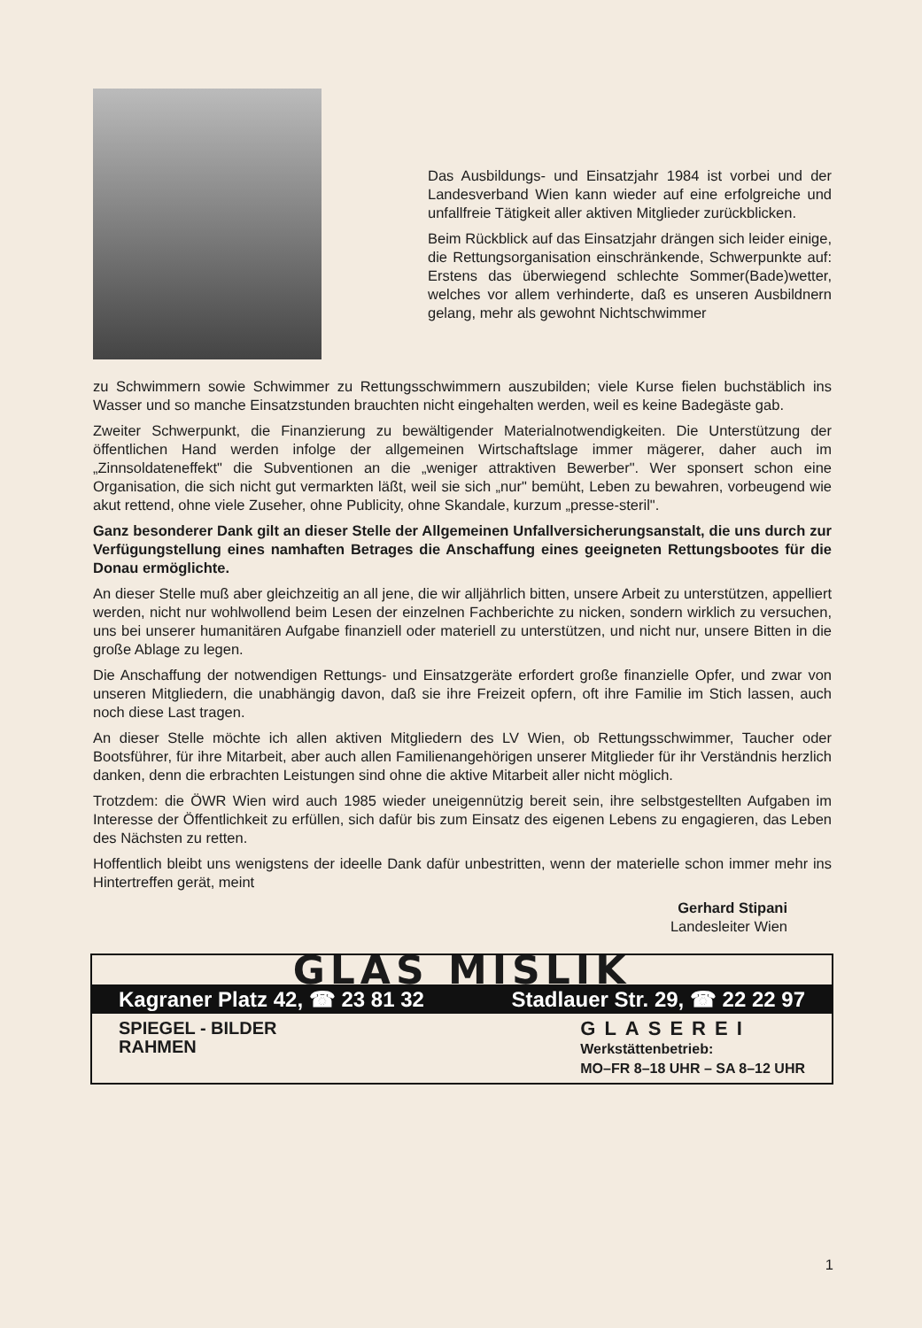Das Ausbildungs- und Einsatzjahr 1984 ist vorbei und der Landesverband Wien kann wieder auf eine erfolgreiche und unfallfreie Tätigkeit aller aktiven Mitglieder zurückblicken.
Beim Rückblick auf das Einsatzjahr drängen sich leider einige, die Rettungsorganisation einschränkende, Schwerpunkte auf: Erstens das überwiegend schlechte Sommer(Bade)wetter, welches vor allem verhinderte, daß es unseren Ausbildnern gelang, mehr als gewohnt Nichtschwimmer
zu Schwimmern sowie Schwimmer zu Rettungsschwimmern auszubilden; viele Kurse fielen buchstäblich ins Wasser und so manche Einsatzstunden brauchten nicht eingehalten werden, weil es keine Badegäste gab.
Zweiter Schwerpunkt, die Finanzierung zu bewältigender Materialnotwendigkeiten. Die Unterstützung der öffentlichen Hand werden infolge der allgemeinen Wirtschaftslage immer mägerer, daher auch im „Zinnsoldateneffekt" die Subventionen an die „weniger attraktiven Bewerber". Wer sponsert schon eine Organisation, die sich nicht gut vermarkten läßt, weil sie sich „nur" bemüht, Leben zu bewahren, vorbeugend wie akut rettend, ohne viele Zuseher, ohne Publicity, ohne Skandale, kurzum „presse-steril".
Ganz besonderer Dank gilt an dieser Stelle der Allgemeinen Unfallversicherungsanstalt, die uns durch zur Verfügungstellung eines namhaften Betrages die Anschaffung eines geeigneten Rettungsbootes für die Donau ermöglichte.
An dieser Stelle muß aber gleichzeitig an all jene, die wir alljährlich bitten, unsere Arbeit zu unterstützen, appelliert werden, nicht nur wohlwollend beim Lesen der einzelnen Fachberichte zu nicken, sondern wirklich zu versuchen, uns bei unserer humanitären Aufgabe finanziell oder materiell zu unterstützen, und nicht nur, unsere Bitten in die große Ablage zu legen.
Die Anschaffung der notwendigen Rettungs- und Einsatzgeräte erfordert große finanzielle Opfer, und zwar von unseren Mitgliedern, die unabhängig davon, daß sie ihre Freizeit opfern, oft ihre Familie im Stich lassen, auch noch diese Last tragen.
An dieser Stelle möchte ich allen aktiven Mitgliedern des LV Wien, ob Rettungsschwimmer, Taucher oder Bootsführer, für ihre Mitarbeit, aber auch allen Familienangehörigen unserer Mitglieder für ihr Verständnis herzlich danken, denn die erbrachten Leistungen sind ohne die aktive Mitarbeit aller nicht möglich.
Trotzdem: die ÖWR Wien wird auch 1985 wieder uneigennützig bereit sein, ihre selbstgestellten Aufgaben im Interesse der Öffentlichkeit zu erfüllen, sich dafür bis zum Einsatz des eigenen Lebens zu engagieren, das Leben des Nächsten zu retten.
Hoffentlich bleibt uns wenigstens der ideelle Dank dafür unbestritten, wenn der materielle schon immer mehr ins Hintertreffen gerät, meint
Gerhard Stipani
Landesleiter Wien
GLAS MISLIK
Kagraner Platz 42, ☎ 23 81 32 Stadlauer Str. 29, ☎ 22 22 97
SPIEGEL - BILDER
RAHMEN
GLASEREI
Werkstättenbetrieb:
MO–FR 8–18 UHR – SA 8–12 UHR
1